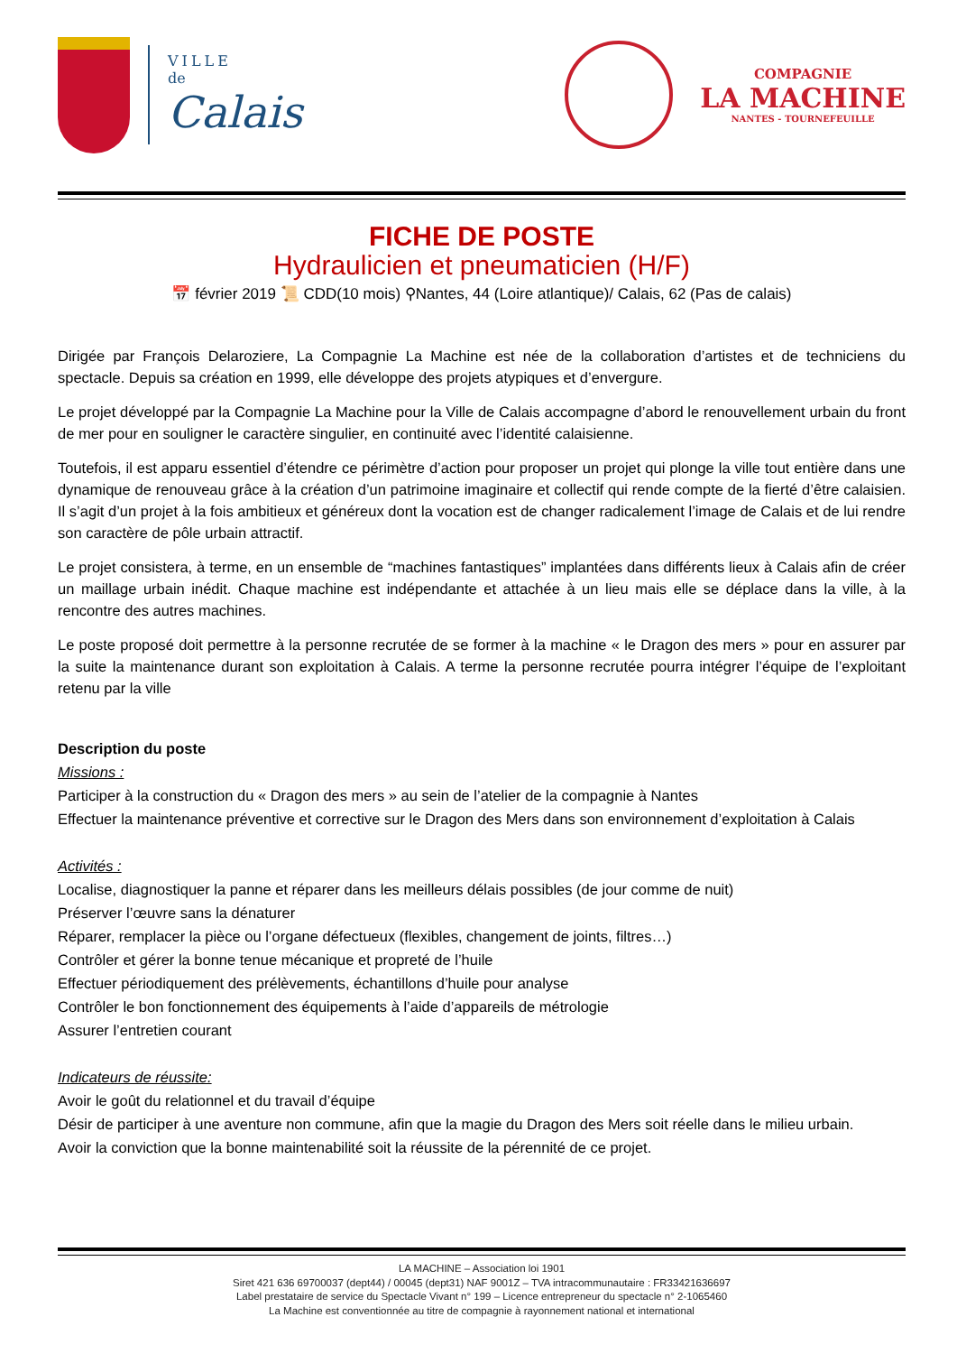VILLE
de
Calais
COMPAGNIE
LA MACHINE
NANTES - TOURNEFEUILLE
FICHE DE POSTE
Hydraulicien et pneumaticien (H/F)
📅 février 2019 📜 CDD(10 mois) ⚲Nantes, 44 (Loire atlantique)/ Calais, 62 (Pas de calais)
Dirigée par François Delaroziere, La Compagnie La Machine est née de la collaboration d’artistes et de techniciens du spectacle. Depuis sa création en 1999, elle développe des projets atypiques et d’envergure.
Le projet développé par la Compagnie La Machine pour la Ville de Calais accompagne d’abord le renouvellement urbain du front de mer pour en souligner le caractère singulier, en continuité avec l’identité calaisienne.
Toutefois, il est apparu essentiel d’étendre ce périmètre d’action pour proposer un projet qui plonge la ville tout entière dans une dynamique de renouveau grâce à la création d’un patrimoine imaginaire et collectif qui rende compte de la fierté d’être calaisien. Il s’agit d’un projet à la fois ambitieux et généreux dont la vocation est de changer radicalement l’image de Calais et de lui rendre son caractère de pôle urbain attractif.
Le projet consistera, à terme, en un ensemble de “machines fantastiques” implantées dans différents lieux à Calais afin de créer un maillage urbain inédit. Chaque machine est indépendante et attachée à un lieu mais elle se déplace dans la ville, à la rencontre des autres machines.
Le poste proposé doit permettre à la personne recrutée de se former à la machine « le Dragon des mers » pour en assurer par la suite la maintenance durant son exploitation à Calais. A terme la personne recrutée pourra intégrer l’équipe de l’exploitant retenu par la ville
Description du poste
Missions :
Participer à la construction du « Dragon des mers » au sein de l’atelier de la compagnie à Nantes
Effectuer la maintenance préventive et corrective sur le Dragon des Mers dans son environnement d’exploitation à Calais
Activités :
Localise, diagnostiquer la panne et réparer dans les meilleurs délais possibles (de jour comme de nuit)
Préserver l’œuvre sans la dénaturer
Réparer, remplacer la pièce ou l’organe défectueux (flexibles, changement de joints, filtres…)
Contrôler et gérer la bonne tenue mécanique et propreté de l’huile
Effectuer périodiquement des prélèvements, échantillons d’huile pour analyse
Contrôler le bon fonctionnement des équipements à l’aide d’appareils de métrologie
Assurer l’entretien courant
Indicateurs de réussite:
Avoir le goût du relationnel et du travail d’équipe
Désir de participer à une aventure non commune, afin que la magie du Dragon des Mers soit réelle dans le milieu urbain.
Avoir la conviction que la bonne maintenabilité soit la réussite de la pérennité de ce projet.
LA MACHINE – Association loi 1901
Siret 421 636 69700037 (dept44) / 00045 (dept31) NAF 9001Z – TVA intracommunautaire : FR33421636697
Label prestataire de service du Spectacle Vivant n° 199 – Licence entrepreneur du spectacle n° 2-1065460
La Machine est conventionnée au titre de compagnie à rayonnement national et international